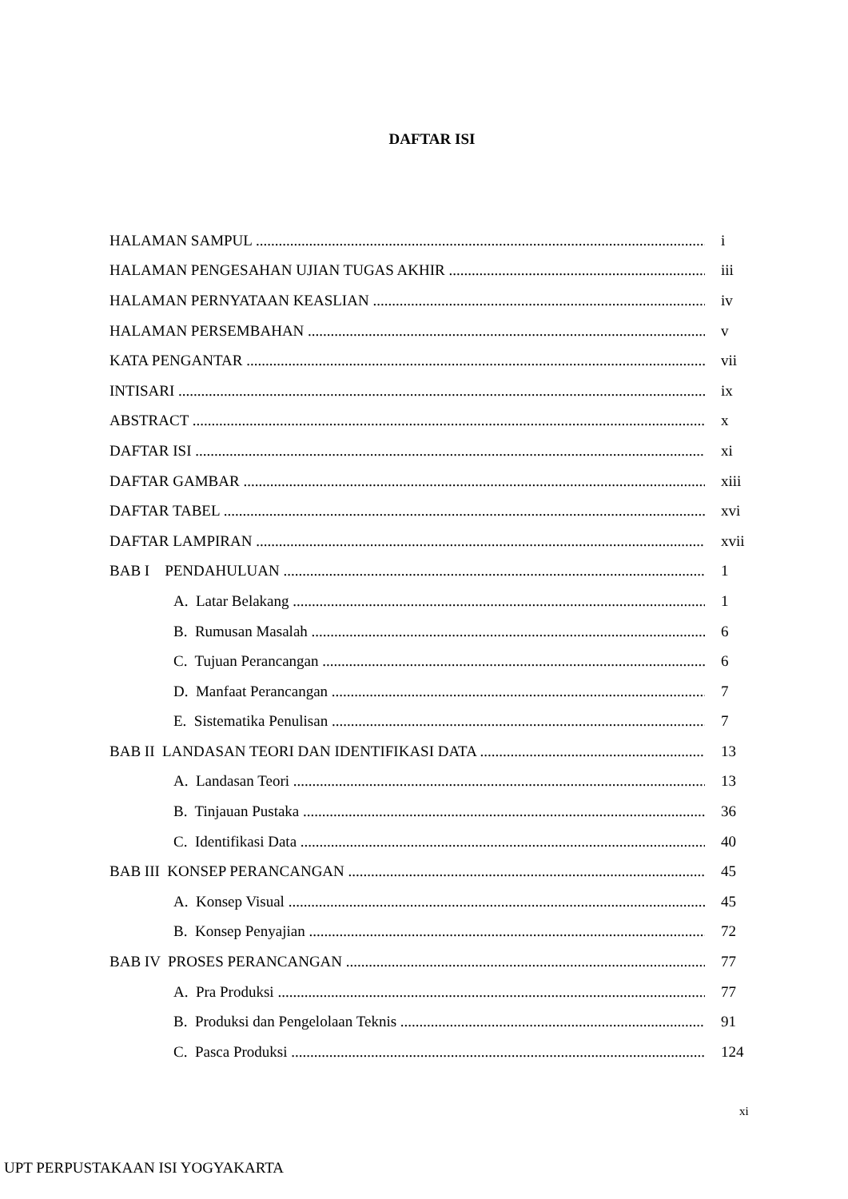DAFTAR ISI
HALAMAN SAMPUL i
HALAMAN PENGESAHAN UJIAN TUGAS AKHIR iii
HALAMAN PERNYATAAN KEASLIAN iv
HALAMAN PERSEMBAHAN v
KATA PENGANTAR vii
INTISARI ix
ABSTRACT x
DAFTAR ISI xi
DAFTAR GAMBAR xiii
DAFTAR TABEL xvi
DAFTAR LAMPIRAN xvii
BAB I PENDAHULUAN 1
A. Latar Belakang 1
B. Rumusan Masalah 6
C. Tujuan Perancangan 6
D. Manfaat Perancangan 7
E. Sistematika Penulisan 7
BAB II LANDASAN TEORI DAN IDENTIFIKASI DATA 13
A. Landasan Teori 13
B. Tinjauan Pustaka 36
C. Identifikasi Data 40
BAB III KONSEP PERANCANGAN 45
A. Konsep Visual 45
B. Konsep Penyajian 72
BAB IV PROSES PERANCANGAN 77
A. Pra Produksi 77
B. Produksi dan Pengelolaan Teknis 91
C. Pasca Produksi 124
xi
UPT PERPUSTAKAAN ISI YOGYAKARTA